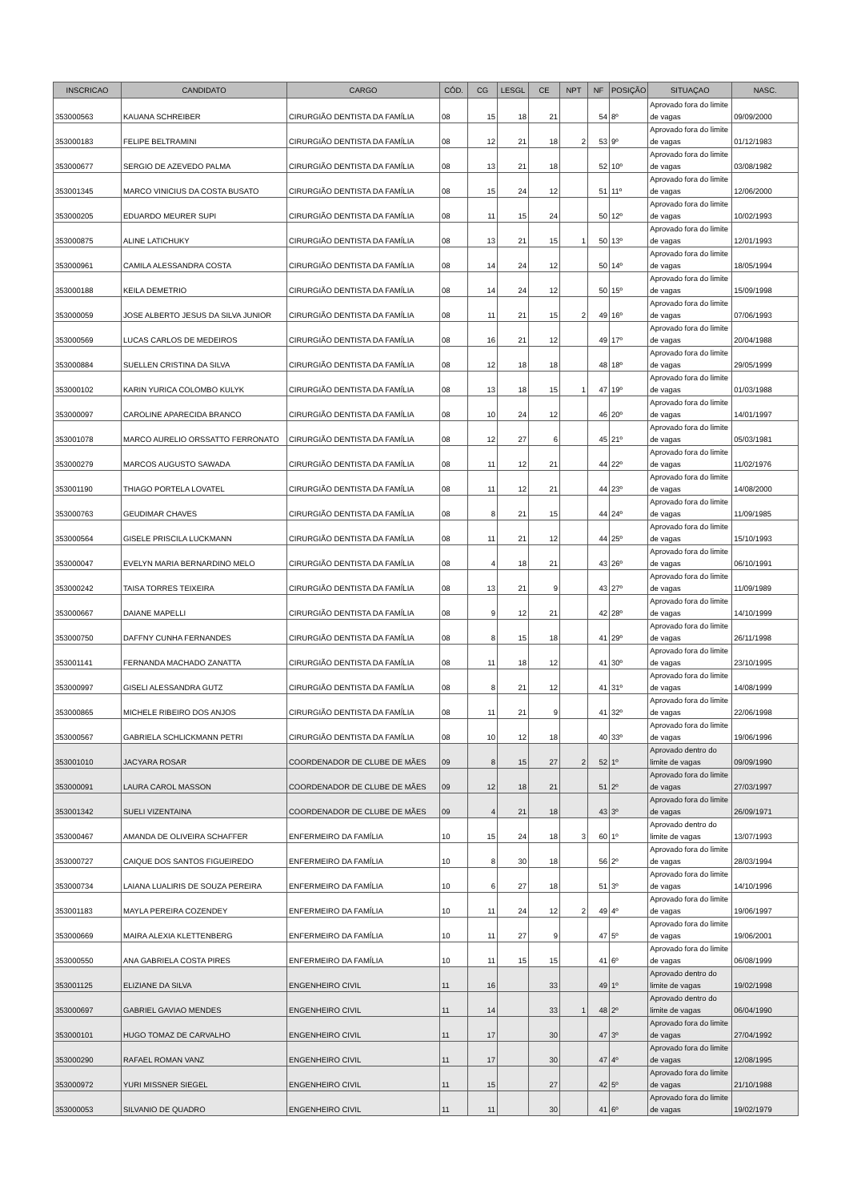| INSCRICAO | CANDIDATO | CARGO | CÓD. | CG | LESGL | CE | NPT | NF | POSIÇÃO | SITUAÇAO | NASC. |
| --- | --- | --- | --- | --- | --- | --- | --- | --- | --- | --- | --- |
| 353000563 | KAUANA SCHREIBER | CIRURGIÃO DENTISTA DA FAMÍLIA | 08 | 15 | 18 | 21 | | 54 | 8º | Aprovado fora do limite de vagas | 09/09/2000 |
| 353000183 | FELIPE BELTRAMINI | CIRURGIÃO DENTISTA DA FAMÍLIA | 08 | 12 | 21 | 18 | 2 | 53 | 9º | Aprovado fora do limite de vagas | 01/12/1983 |
| 353000677 | SERGIO DE AZEVEDO PALMA | CIRURGIÃO DENTISTA DA FAMÍLIA | 08 | 13 | 21 | 18 | | 52 | 10º | Aprovado fora do limite de vagas | 03/08/1982 |
| 353001345 | MARCO VINICIUS DA COSTA BUSATO | CIRURGIÃO DENTISTA DA FAMÍLIA | 08 | 15 | 24 | 12 | | 51 | 11º | Aprovado fora do limite de vagas | 12/06/2000 |
| 353000205 | EDUARDO MEURER SUPI | CIRURGIÃO DENTISTA DA FAMÍLIA | 08 | 11 | 15 | 24 | | 50 | 12º | Aprovado fora do limite de vagas | 10/02/1993 |
| 353000875 | ALINE LATICHUKY | CIRURGIÃO DENTISTA DA FAMÍLIA | 08 | 13 | 21 | 15 | 1 | 50 | 13º | Aprovado fora do limite de vagas | 12/01/1993 |
| 353000961 | CAMILA ALESSANDRA COSTA | CIRURGIÃO DENTISTA DA FAMÍLIA | 08 | 14 | 24 | 12 | | 50 | 14º | Aprovado fora do limite de vagas | 18/05/1994 |
| 353000188 | KEILA DEMETRIO | CIRURGIÃO DENTISTA DA FAMÍLIA | 08 | 14 | 24 | 12 | | 50 | 15º | Aprovado fora do limite de vagas | 15/09/1998 |
| 353000059 | JOSE ALBERTO JESUS DA SILVA JUNIOR | CIRURGIÃO DENTISTA DA FAMÍLIA | 08 | 11 | 21 | 15 | 2 | 49 | 16º | Aprovado fora do limite de vagas | 07/06/1993 |
| 353000569 | LUCAS CARLOS DE MEDEIROS | CIRURGIÃO DENTISTA DA FAMÍLIA | 08 | 16 | 21 | 12 | | 49 | 17º | Aprovado fora do limite de vagas | 20/04/1988 |
| 353000884 | SUELLEN CRISTINA DA SILVA | CIRURGIÃO DENTISTA DA FAMÍLIA | 08 | 12 | 18 | 18 | | 48 | 18º | Aprovado fora do limite de vagas | 29/05/1999 |
| 353000102 | KARIN YURICA COLOMBO KULYK | CIRURGIÃO DENTISTA DA FAMÍLIA | 08 | 13 | 18 | 15 | 1 | 47 | 19º | Aprovado fora do limite de vagas | 01/03/1988 |
| 353000097 | CAROLINE APARECIDA BRANCO | CIRURGIÃO DENTISTA DA FAMÍLIA | 08 | 10 | 24 | 12 | | 46 | 20º | Aprovado fora do limite de vagas | 14/01/1997 |
| 353001078 | MARCO AURELIO ORSSATTO FERRONATO | CIRURGIÃO DENTISTA DA FAMÍLIA | 08 | 12 | 27 | 6 | | 45 | 21º | Aprovado fora do limite de vagas | 05/03/1981 |
| 353000279 | MARCOS AUGUSTO SAWADA | CIRURGIÃO DENTISTA DA FAMÍLIA | 08 | 11 | 12 | 21 | | 44 | 22º | Aprovado fora do limite de vagas | 11/02/1976 |
| 353001190 | THIAGO PORTELA LOVATEL | CIRURGIÃO DENTISTA DA FAMÍLIA | 08 | 11 | 12 | 21 | | 44 | 23º | Aprovado fora do limite de vagas | 14/08/2000 |
| 353000763 | GEUDIMAR CHAVES | CIRURGIÃO DENTISTA DA FAMÍLIA | 08 | 8 | 21 | 15 | | 44 | 24º | Aprovado fora do limite de vagas | 11/09/1985 |
| 353000564 | GISELE PRISCILA LUCKMANN | CIRURGIÃO DENTISTA DA FAMÍLIA | 08 | 11 | 21 | 12 | | 44 | 25º | Aprovado fora do limite de vagas | 15/10/1993 |
| 353000047 | EVELYN MARIA BERNARDINO MELO | CIRURGIÃO DENTISTA DA FAMÍLIA | 08 | 4 | 18 | 21 | | 43 | 26º | Aprovado fora do limite de vagas | 06/10/1991 |
| 353000242 | TAISA TORRES TEIXEIRA | CIRURGIÃO DENTISTA DA FAMÍLIA | 08 | 13 | 21 | 9 | | 43 | 27º | Aprovado fora do limite de vagas | 11/09/1989 |
| 353000667 | DAIANE MAPELLI | CIRURGIÃO DENTISTA DA FAMÍLIA | 08 | 9 | 12 | 21 | | 42 | 28º | Aprovado fora do limite de vagas | 14/10/1999 |
| 353000750 | DAFFNY CUNHA FERNANDES | CIRURGIÃO DENTISTA DA FAMÍLIA | 08 | 8 | 15 | 18 | | 41 | 29º | Aprovado fora do limite de vagas | 26/11/1998 |
| 353001141 | FERNANDA MACHADO ZANATTA | CIRURGIÃO DENTISTA DA FAMÍLIA | 08 | 11 | 18 | 12 | | 41 | 30º | Aprovado fora do limite de vagas | 23/10/1995 |
| 353000997 | GISELI ALESSANDRA GUTZ | CIRURGIÃO DENTISTA DA FAMÍLIA | 08 | 8 | 21 | 12 | | 41 | 31º | Aprovado fora do limite de vagas | 14/08/1999 |
| 353000865 | MICHELE RIBEIRO DOS ANJOS | CIRURGIÃO DENTISTA DA FAMÍLIA | 08 | 11 | 21 | 9 | | 41 | 32º | Aprovado fora do limite de vagas | 22/06/1998 |
| 353000567 | GABRIELA SCHLICKMANN PETRI | CIRURGIÃO DENTISTA DA FAMÍLIA | 08 | 10 | 12 | 18 | | 40 | 33º | Aprovado fora do limite de vagas | 19/06/1996 |
| 353001010 | JACYARA ROSAR | COORDENADOR DE CLUBE DE MÃES | 09 | 8 | 15 | 27 | 2 | 52 | 1º | Aprovado dentro do limite de vagas | 09/09/1990 |
| 353000091 | LAURA CAROL MASSON | COORDENADOR DE CLUBE DE MÃES | 09 | 12 | 18 | 21 | | 51 | 2º | Aprovado fora do limite de vagas | 27/03/1997 |
| 353001342 | SUELI VIZENTAINA | COORDENADOR DE CLUBE DE MÃES | 09 | 4 | 21 | 18 | | 43 | 3º | Aprovado fora do limite de vagas | 26/09/1971 |
| 353000467 | AMANDA DE OLIVEIRA SCHAFFER | ENFERMEIRO DA FAMÍLIA | 10 | 15 | 24 | 18 | 3 | 60 | 1º | Aprovado dentro do limite de vagas | 13/07/1993 |
| 353000727 | CAIQUE DOS SANTOS FIGUEIREDO | ENFERMEIRO DA FAMÍLIA | 10 | 8 | 30 | 18 | | 56 | 2º | Aprovado fora do limite de vagas | 28/03/1994 |
| 353000734 | LAIANA LUALIRIS DE SOUZA PEREIRA | ENFERMEIRO DA FAMÍLIA | 10 | 6 | 27 | 18 | | 51 | 3º | Aprovado fora do limite de vagas | 14/10/1996 |
| 353001183 | MAYLA PEREIRA COZENDEY | ENFERMEIRO DA FAMÍLIA | 10 | 11 | 24 | 12 | 2 | 49 | 4º | Aprovado fora do limite de vagas | 19/06/1997 |
| 353000669 | MAIRA ALEXIA KLETTENBERG | ENFERMEIRO DA FAMÍLIA | 10 | 11 | 27 | 9 | | 47 | 5º | Aprovado fora do limite de vagas | 19/06/2001 |
| 353000550 | ANA GABRIELA COSTA PIRES | ENFERMEIRO DA FAMÍLIA | 10 | 11 | 15 | 15 | | 41 | 6º | Aprovado fora do limite de vagas | 06/08/1999 |
| 353001125 | ELIZIANE DA SILVA | ENGENHEIRO CIVIL | 11 | 16 | | 33 | | 49 | 1º | Aprovado dentro do limite de vagas | 19/02/1998 |
| 353000697 | GABRIEL GAVIAO MENDES | ENGENHEIRO CIVIL | 11 | 14 | | 33 | 1 | 48 | 2º | Aprovado dentro do limite de vagas | 06/04/1990 |
| 353000101 | HUGO TOMAZ DE CARVALHO | ENGENHEIRO CIVIL | 11 | 17 | | 30 | | 47 | 3º | Aprovado fora do limite de vagas | 27/04/1992 |
| 353000290 | RAFAEL ROMAN VANZ | ENGENHEIRO CIVIL | 11 | 17 | | 30 | | 47 | 4º | Aprovado fora do limite de vagas | 12/08/1995 |
| 353000972 | YURI MISSNER SIEGEL | ENGENHEIRO CIVIL | 11 | 15 | | 27 | | 42 | 5º | Aprovado fora do limite de vagas | 21/10/1988 |
| 353000053 | SILVANIO DE QUADRO | ENGENHEIRO CIVIL | 11 | 11 | | 30 | | 41 | 6º | Aprovado fora do limite de vagas | 19/02/1979 |